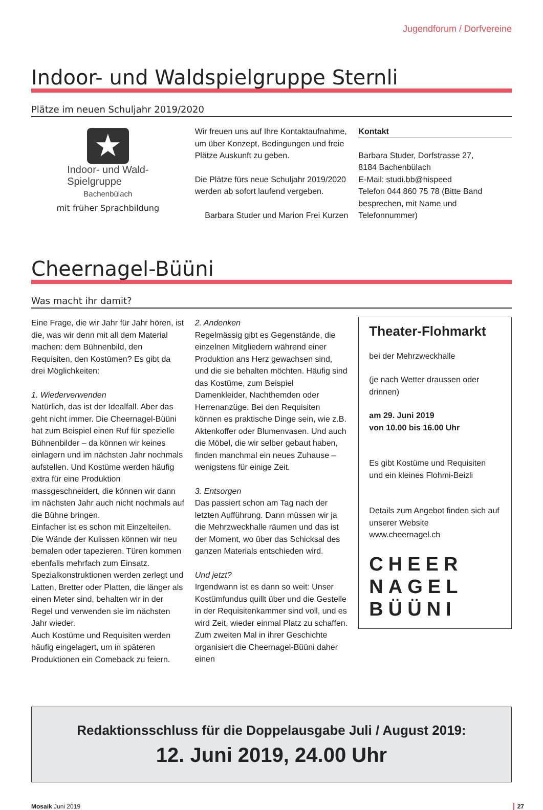Jugendforum / Dorfvereine
Indoor- und Waldspielgruppe Sternli
Plätze im neuen Schuljahr 2019/2020
★
Indoor- und Wald-
Spielgruppe
Bachenbülach
mit früher Sprachbildung
Wir freuen uns auf Ihre Kontaktaufnahme, um über Konzept, Bedingungen und freie Plätze Auskunft zu geben.
Die Plätze fürs neue Schuljahr 2019/2020 werden ab sofort laufend vergeben.
Barbara Studer und Marion Frei Kurzen
Kontakt
Barbara Studer, Dorfstrasse 27,
8184 Bachenbülach
E-Mail: studi.bb@hispeed
Telefon 044 860 75 78 (Bitte Band besprechen, mit Name und Telefonnummer)
Cheernagel-Büüni
Was macht ihr damit?
Eine Frage, die wir Jahr für Jahr hören, ist die, was wir denn mit all dem Material machen: dem Bühnenbild, den Requisiten, den Kostümen? Es gibt da drei Möglichkeiten:
1. Wiederverwenden
Natürlich, das ist der Idealfall. Aber das geht nicht immer. Die Cheernagel-Büüni hat zum Beispiel einen Ruf für spezielle Bühnenbilder – da können wir keines einlagern und im nächsten Jahr nochmals aufstellen. Und Kostüme werden häufig extra für eine Produktion massgeschneidert, die können wir dann im nächsten Jahr auch nicht nochmals auf die Bühne bringen.
Einfacher ist es schon mit Einzelteilen. Die Wände der Kulissen können wir neu bemalen oder tapezieren. Türen kommen ebenfalls mehrfach zum Einsatz. Spezialkonstruktionen werden zerlegt und Latten, Bretter oder Platten, die länger als einen Meter sind, behalten wir in der Regel und verwenden sie im nächsten Jahr wieder.
Auch Kostüme und Requisiten werden häufig eingelagert, um in späteren Produktionen ein Comeback zu feiern.
2. Andenken
Regelmässig gibt es Gegenstände, die einzelnen Mitgliedern während einer Produktion ans Herz gewachsen sind, und die sie behalten möchten. Häufig sind das Kostüme, zum Beispiel Damenkleider, Nachthemden oder Herrenanzüge. Bei den Requisiten können es praktische Dinge sein, wie z.B. Aktenkoffer oder Blumenvasen. Und auch die Möbel, die wir selber gebaut haben, finden manchmal ein neues Zuhause – wenigstens für einige Zeit.
3. Entsorgen
Das passiert schon am Tag nach der letzten Aufführung. Dann müssen wir ja die Mehrzweckhalle räumen und das ist der Moment, wo über das Schicksal des ganzen Materials entschieden wird.
Und jetzt?
Irgendwann ist es dann so weit: Unser Kostümfundus quillt über und die Gestelle in der Requisitenkammer sind voll, und es wird Zeit, wieder einmal Platz zu schaffen. Zum zweiten Mal in ihrer Geschichte organisiert die Cheernagel-Büüni daher einen
Theater-Flohmarkt
bei der Mehrzweckhalle
(je nach Wetter draussen oder drinnen)
am 29. Juni 2019
von 10.00 bis 16.00 Uhr
Es gibt Kostüme und Requisiten und ein kleines Flohmi-Beizli
Details zum Angebot finden sich auf unserer Website www.cheernagel.ch
CHEER
NAGEL
BÜÜNI
Redaktionsschluss für die Doppelausgabe Juli / August 2019:
12. Juni 2019, 24.00 Uhr
Mosaik Juni 2019 27